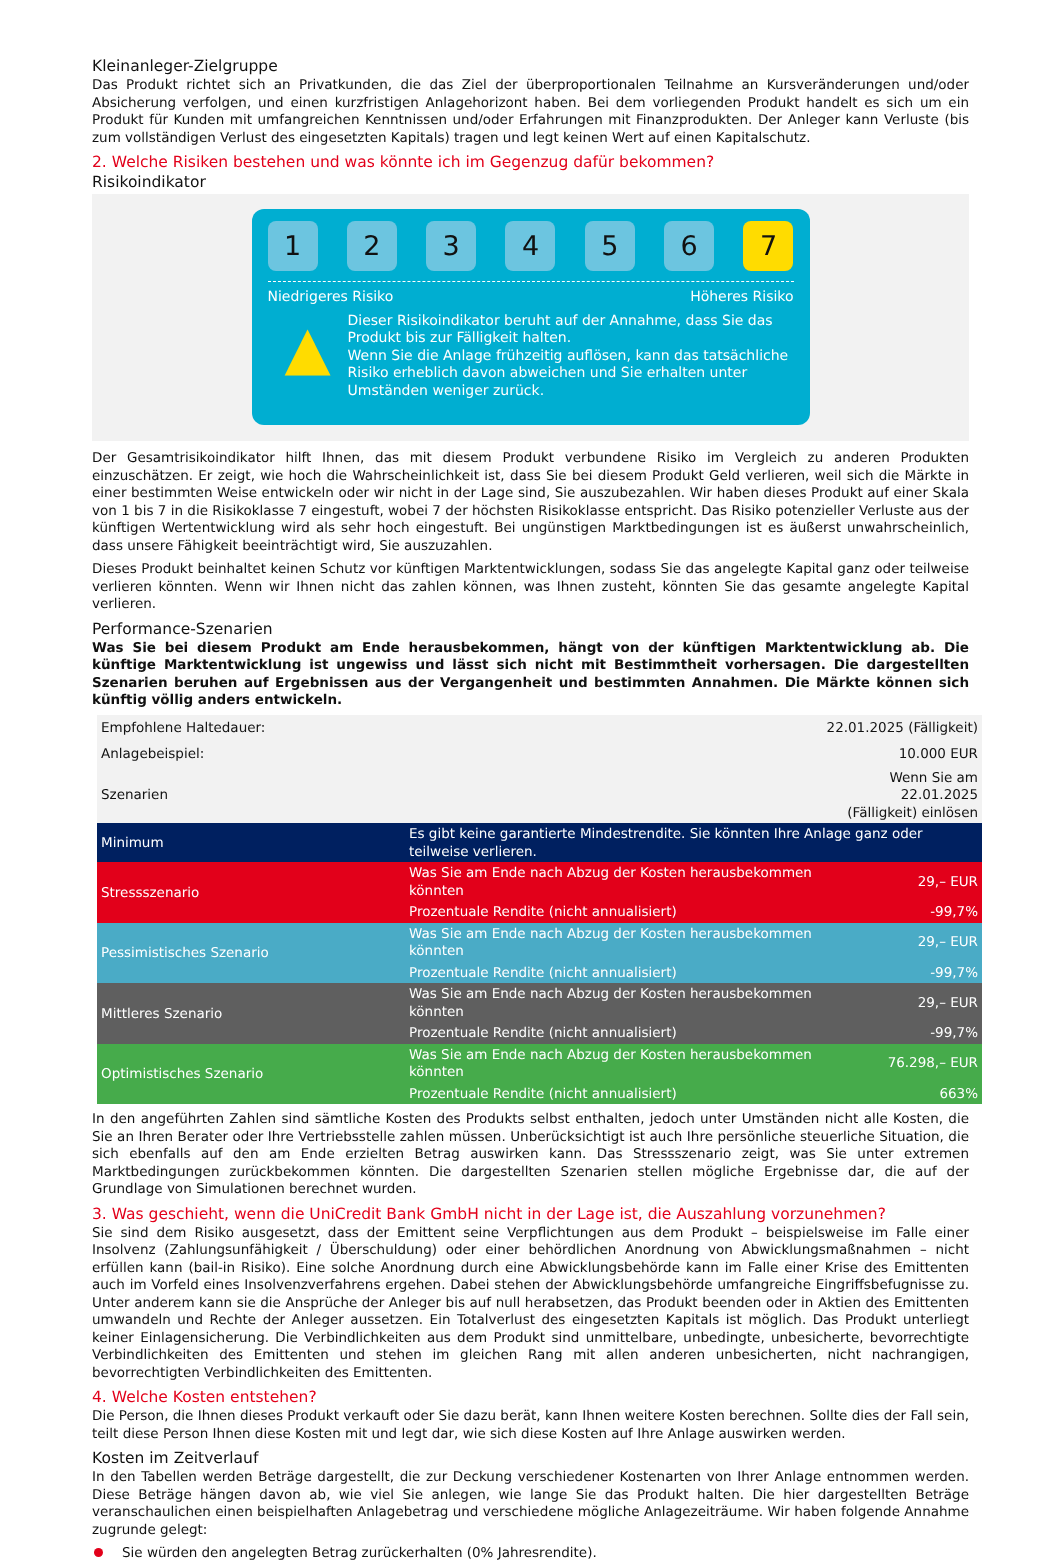Kleinanleger-Zielgruppe
Das Produkt richtet sich an Privatkunden, die das Ziel der überproportionalen Teilnahme an Kursveränderungen und/oder Absicherung verfolgen, und einen kurzfristigen Anlagehorizont haben. Bei dem vorliegenden Produkt handelt es sich um ein Produkt für Kunden mit umfangreichen Kenntnissen und/oder Erfahrungen mit Finanzprodukten. Der Anleger kann Verluste (bis zum vollständigen Verlust des eingesetzten Kapitals) tragen und legt keinen Wert auf einen Kapitalschutz.
2. Welche Risiken bestehen und was könnte ich im Gegenzug dafür bekommen?
Risikoindikator
1 2 3 4 5 6 7
Niedrigeres Risiko Höheres Risiko
▲
Dieser Risikoindikator beruht auf der Annahme, dass Sie das Produkt bis zur Fälligkeit halten.
Wenn Sie die Anlage frühzeitig auflösen, kann das tatsächliche Risiko erheblich davon abweichen und Sie erhalten unter Umständen weniger zurück.
Der Gesamtrisikoindikator hilft Ihnen, das mit diesem Produkt verbundene Risiko im Vergleich zu anderen Produkten einzuschätzen. Er zeigt, wie hoch die Wahrscheinlichkeit ist, dass Sie bei diesem Produkt Geld verlieren, weil sich die Märkte in einer bestimmten Weise entwickeln oder wir nicht in der Lage sind, Sie auszubezahlen. Wir haben dieses Produkt auf einer Skala von 1 bis 7 in die Risikoklasse 7 eingestuft, wobei 7 der höchsten Risikoklasse entspricht. Das Risiko potenzieller Verluste aus der künftigen Wertentwicklung wird als sehr hoch eingestuft. Bei ungünstigen Marktbedingungen ist es äußerst unwahrscheinlich, dass unsere Fähigkeit beeinträchtigt wird, Sie auszuzahlen.
Dieses Produkt beinhaltet keinen Schutz vor künftigen Marktentwicklungen, sodass Sie das angelegte Kapital ganz oder teilweise verlieren könnten. Wenn wir Ihnen nicht das zahlen können, was Ihnen zusteht, könnten Sie das gesamte angelegte Kapital verlieren.
Performance-Szenarien
Was Sie bei diesem Produkt am Ende herausbekommen, hängt von der künftigen Marktentwicklung ab. Die künftige Marktentwicklung ist ungewiss und lässt sich nicht mit Bestimmtheit vorhersagen. Die dargestellten Szenarien beruhen auf Ergebnissen aus der Vergangenheit und bestimmten Annahmen. Die Märkte können sich künftig völlig anders entwickeln.
| Empfohlene Haltedauer: | | 22.01.2025 (Fälligkeit) |
| Anlagebeispiel: | | 10.000 EUR |
| Szenarien | | Wenn Sie am 22.01.2025 (Fälligkeit) einlösen |
| Minimum | Es gibt keine garantierte Mindestrendite. Sie könnten Ihre Anlage ganz oder teilweise verlieren. | |
| Stressszenario | Was Sie am Ende nach Abzug der Kosten herausbekommen könnten | 29,– EUR |
| | Prozentuale Rendite (nicht annualisiert) | -99,7% |
| Pessimistisches Szenario | Was Sie am Ende nach Abzug der Kosten herausbekommen könnten | 29,– EUR |
| | Prozentuale Rendite (nicht annualisiert) | -99,7% |
| Mittleres Szenario | Was Sie am Ende nach Abzug der Kosten herausbekommen könnten | 29,– EUR |
| | Prozentuale Rendite (nicht annualisiert) | -99,7% |
| Optimistisches Szenario | Was Sie am Ende nach Abzug der Kosten herausbekommen könnten | 76.298,– EUR |
| | Prozentuale Rendite (nicht annualisiert) | 663% |
In den angeführten Zahlen sind sämtliche Kosten des Produkts selbst enthalten, jedoch unter Umständen nicht alle Kosten, die Sie an Ihren Berater oder Ihre Vertriebsstelle zahlen müssen. Unberücksichtigt ist auch Ihre persönliche steuerliche Situation, die sich ebenfalls auf den am Ende erzielten Betrag auswirken kann. Das Stressszenario zeigt, was Sie unter extremen Marktbedingungen zurückbekommen könnten. Die dargestellten Szenarien stellen mögliche Ergebnisse dar, die auf der Grundlage von Simulationen berechnet wurden.
3. Was geschieht, wenn die UniCredit Bank GmbH nicht in der Lage ist, die Auszahlung vorzunehmen?
Sie sind dem Risiko ausgesetzt, dass der Emittent seine Verpflichtungen aus dem Produkt – beispielsweise im Falle einer Insolvenz (Zahlungsunfähigkeit / Überschuldung) oder einer behördlichen Anordnung von Abwicklungsmaßnahmen – nicht erfüllen kann (bail-in Risiko). Eine solche Anordnung durch eine Abwicklungsbehörde kann im Falle einer Krise des Emittenten auch im Vorfeld eines Insolvenzverfahrens ergehen. Dabei stehen der Abwicklungsbehörde umfangreiche Eingriffsbefugnisse zu. Unter anderem kann sie die Ansprüche der Anleger bis auf null herabsetzen, das Produkt beenden oder in Aktien des Emittenten umwandeln und Rechte der Anleger aussetzen. Ein Totalverlust des eingesetzten Kapitals ist möglich. Das Produkt unterliegt keiner Einlagensicherung. Die Verbindlichkeiten aus dem Produkt sind unmittelbare, unbedingte, unbesicherte, bevorrechtigte Verbindlichkeiten des Emittenten und stehen im gleichen Rang mit allen anderen unbesicherten, nicht nachrangigen, bevorrechtigten Verbindlichkeiten des Emittenten.
4. Welche Kosten entstehen?
Die Person, die Ihnen dieses Produkt verkauft oder Sie dazu berät, kann Ihnen weitere Kosten berechnen. Sollte dies der Fall sein, teilt diese Person Ihnen diese Kosten mit und legt dar, wie sich diese Kosten auf Ihre Anlage auswirken werden.
Kosten im Zeitverlauf
In den Tabellen werden Beträge dargestellt, die zur Deckung verschiedener Kostenarten von Ihrer Anlage entnommen werden. Diese Beträge hängen davon ab, wie viel Sie anlegen, wie lange Sie das Produkt halten. Die hier dargestellten Beträge veranschaulichen einen beispielhaften Anlagebetrag und verschiedene mögliche Anlagezeiträume. Wir haben folgende Annahme zugrunde gelegt:
Sie würden den angelegten Betrag zurückerhalten (0% Jahresrendite).